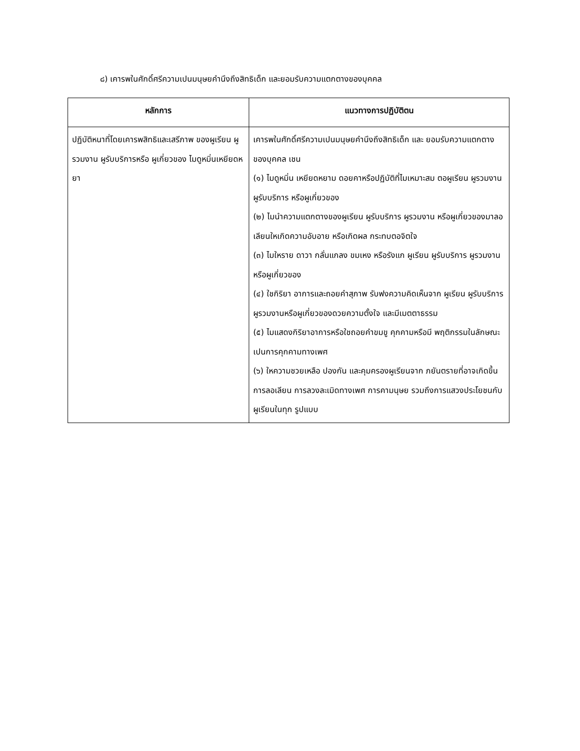๘) เคารพในศักดิ์ศรีความเปนมนุษยคำนึงถึงสิทธิเด็ก และยอมรับความแตกตางของบุคคล
| หลักการ | แนวทางการปฏิบัติตน |
| --- | --- |
| ปฏิบัติหนาที่โดยเคารพสิทธิและเสรีภาพ ของผูเรียน ผูรวมงาน ผูรับบริการหรือ ผูเกี่ยวของ ไมดูหมิ่นเหยียดหยา | เคารพในศักดิ์ศรีความเปนมนุษยคำนึงถึงสิทธิเด็ก และ ยอมรับความแตกตางของบุคคล เชน (๑) ไมดูหมิ่น เหยียดหยาม ดอยคาหรือปฏิบัติที่ไมเหมาะสม ตอผูเรียน ผูรวมงาน ผูรับบริการ หรือผูเกี่ยวของ (๒) ไมนำความแตกตางของผูเรียน ผูรับบริการ ผูรวมงาน หรือผูเกี่ยวของมาลอเลียนใหเกิดความอับอาย หรือเกิดผล กระทบตอจิตใจ (๓) ไมใหราย ดาวา กลั่นแกลง ขมเหง หรือรังแก ผูเรียน ผูรับบริการ ผูรวมงาน หรือผูเกี่ยวของ (๔) ใชกิริยา อาการและถอยคำสุภาพ รับฟงความคิดเห็นจาก ผูเรียน ผูรับบริการ ผูรวมงานหรือผูเกี่ยวของดวยความตั้งใจ และมีเมตตาธรรม (๕) ไมแสดงกิริยาอาการหรือใชถอยคำขมขู คุกคามหรือมี พฤติกรรมในลักษณะเปนการคุกคามทางเพศ (๖) ใหความชวยเหลือ ปองกัน และคุมครองผูเรียนจาก ภยันตรายที่อาจเกิดขึ้น การลอเลียน การลวงละเมิดทางเพศ การคามนุษย รวมถึงการแสวงประโยชนกับผูเรียนในทุก รูปแบบ |